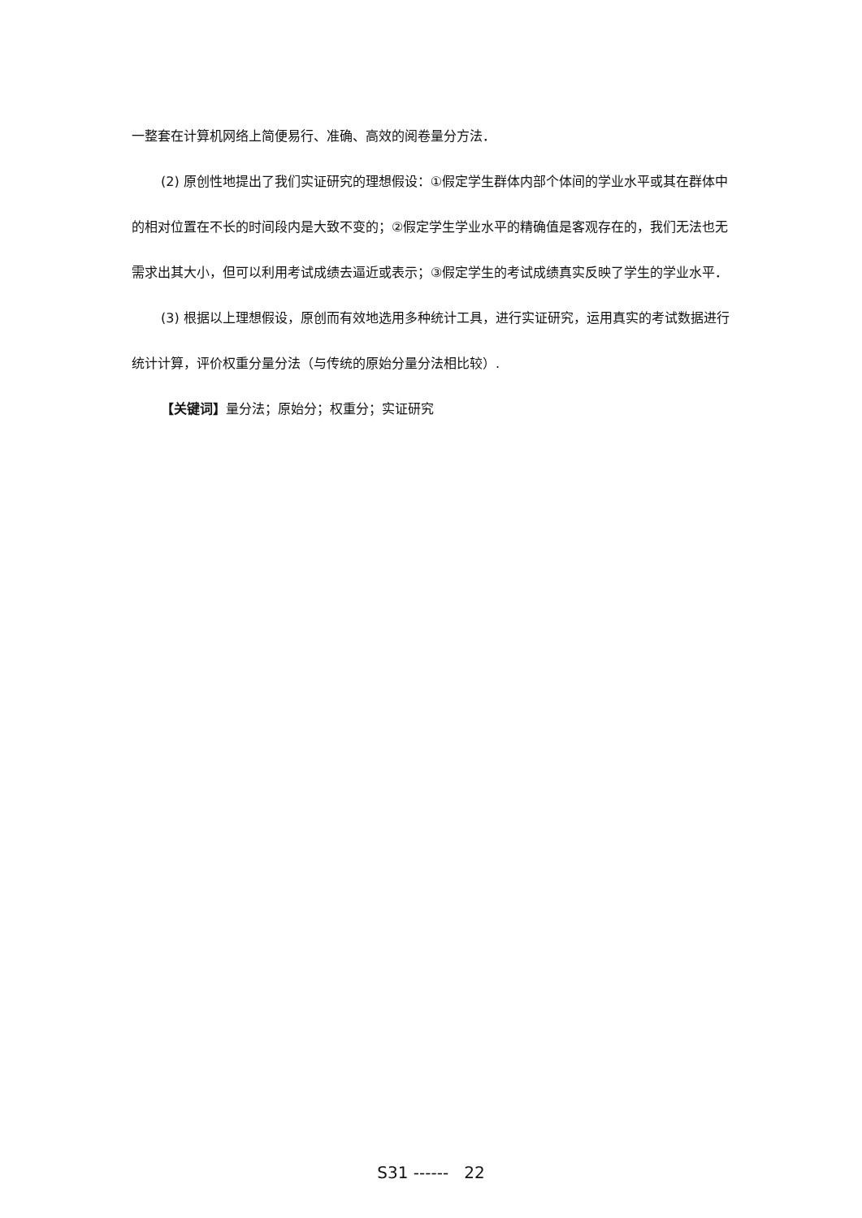一整套在计算机网络上简便易行、准确、高效的阅卷量分方法．
(2) 原创性地提出了我们实证研究的理想假设：①假定学生群体内部个体间的学业水平或其在群体中的相对位置在不长的时间段内是大致不变的；②假定学生学业水平的精确值是客观存在的，我们无法也无需求出其大小，但可以利用考试成绩去逼近或表示；③假定学生的考试成绩真实反映了学生的学业水平．
(3) 根据以上理想假设，原创而有效地选用多种统计工具，进行实证研究，运用真实的考试数据进行统计计算，评价权重分量分法（与传统的原始分量分法相比较）.
【关键词】量分法；原始分；权重分；实证研究
S31 ------ 22